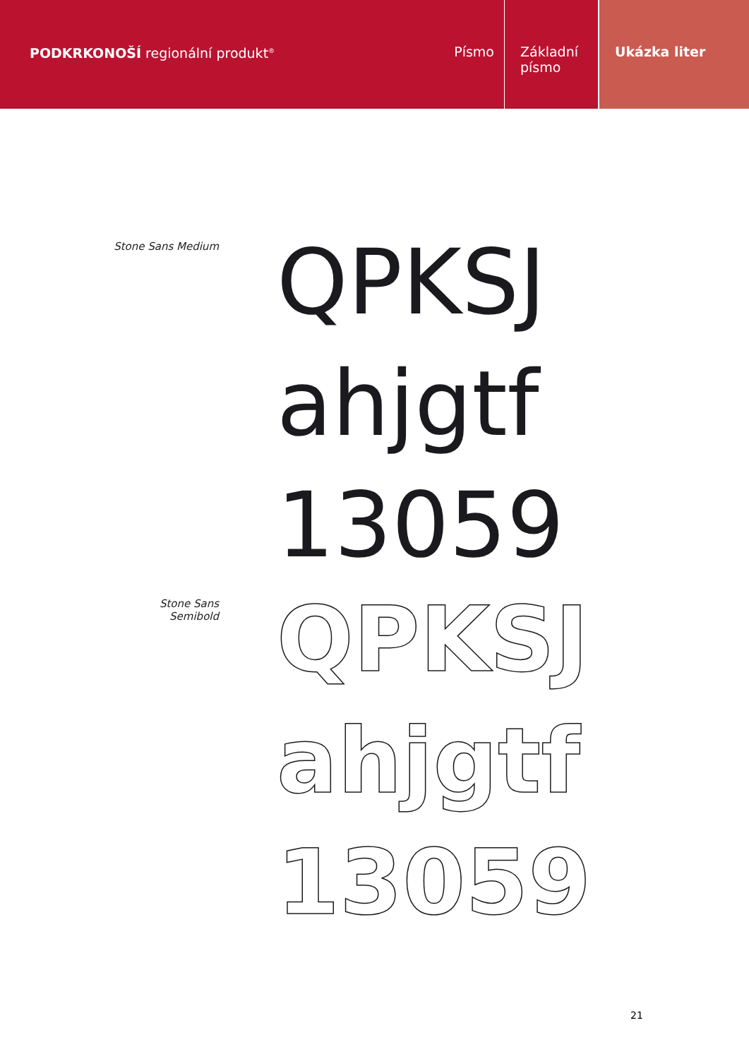PODKRKONOŠÍ regionální produkt<sup>®</sup>
Písmo Základní písmo
Ukázka liter
Stone Sans Medium
QPKSJ
ahjgtf
13059
Stone Sans Semibold
QPKSJ
ahjgtf
13059
21